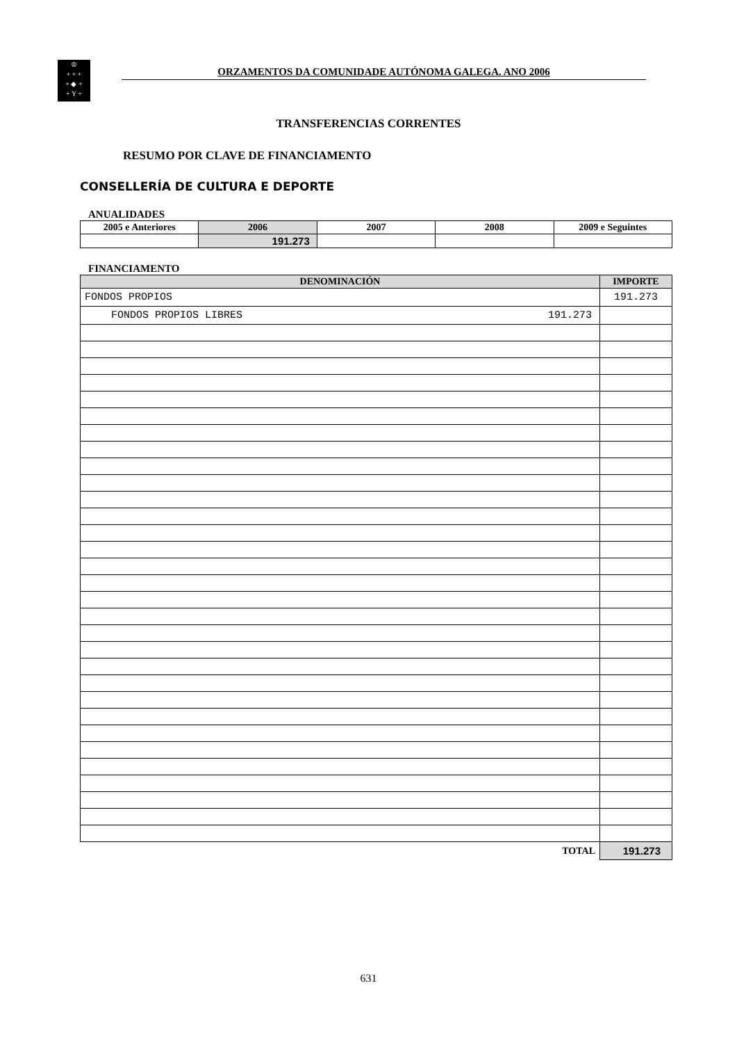♔
+ + +
+ ◆ +
+ Y +
ORZAMENTOS DA COMUNIDADE AUTÓNOMA GALEGA. ANO 2006
TRANSFERENCIAS CORRENTES
RESUMO POR CLAVE DE FINANCIAMENTO
CONSELLERÍA DE CULTURA E DEPORTE
ANUALIDADES
| 2005 e Anteriores | 2006 | 2007 | 2008 | 2009 e Seguintes |
| --- | --- | --- | --- | --- |
| | 191.273 | | | |
FINANCIAMENTO
| DENOMINACIÓN | IMPORTE |
| --- | --- |
| FONDOS PROPIOS | 191.273 |
| FONDOS PROPIOS LIBRES 191.273 | |
| TOTAL | 191.273 |
631